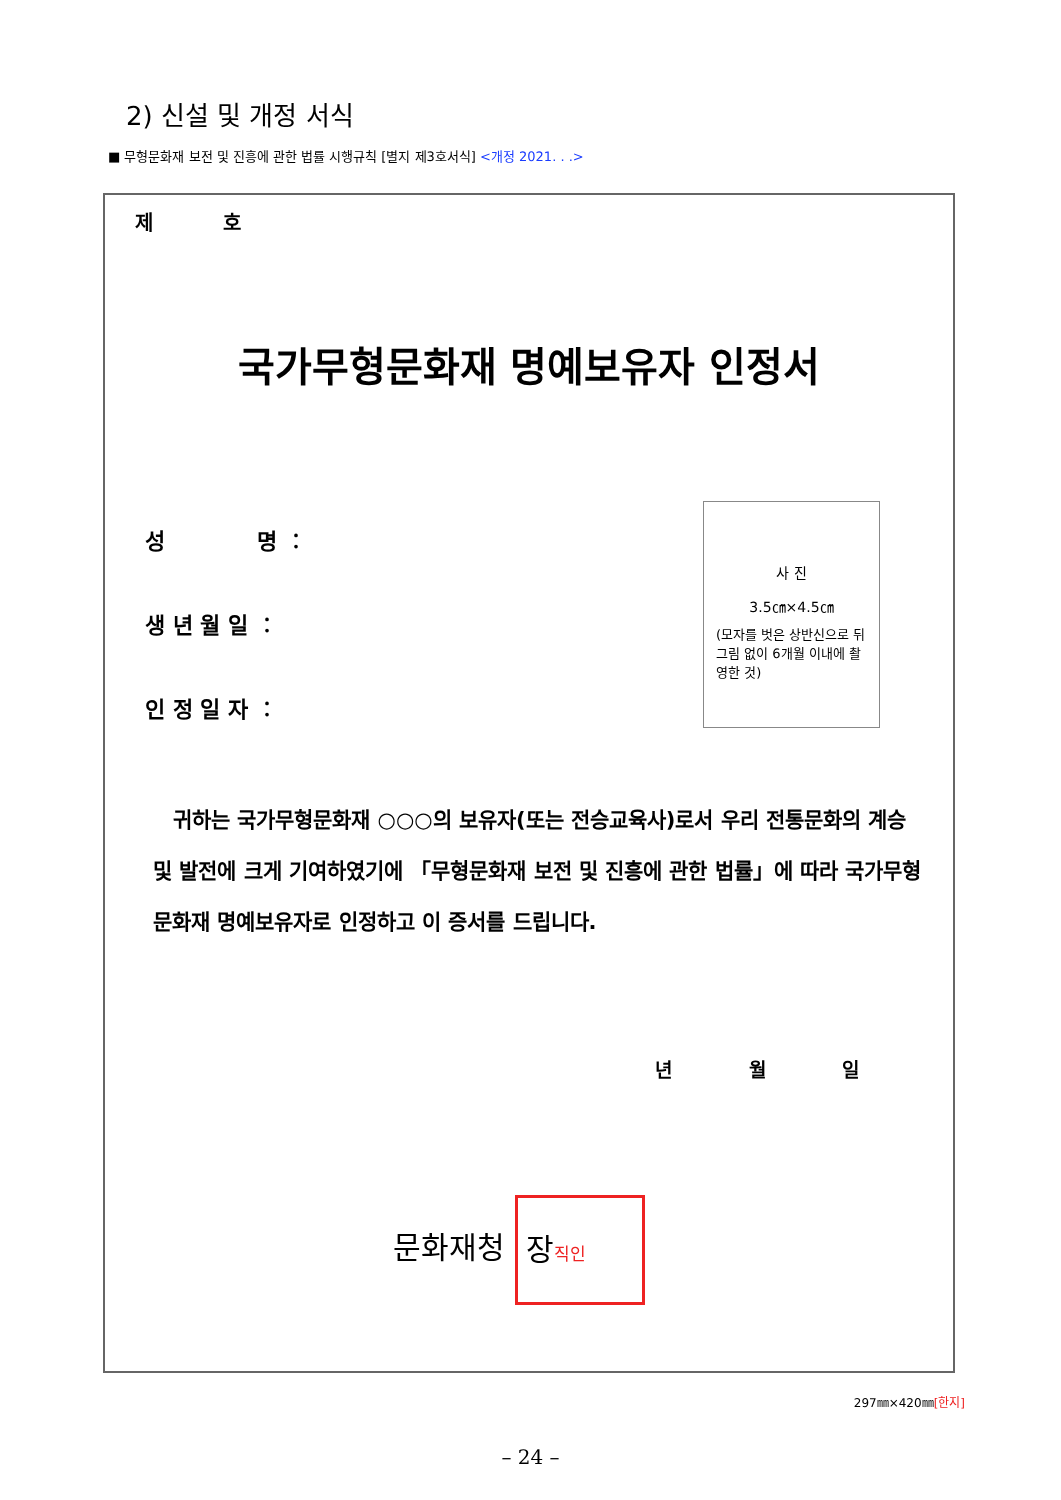2) 신설 및 개정 서식
■ 무형문화재 보전 및 진흥에 관한 법률 시행규칙 [별지 제3호서식] <개정 2021. . .>
제 호
국가무형문화재 명예보유자 인정서
성 명 ︰
생 년 월 일 ︰
인 정 일 자 ︰
사 진
3.5㎝×4.5㎝
(모자를 벗은 상반신으로 뒤 그림 없이 6개월 이내에 촬영한 것)
귀하는 국가무형문화재 ○○○의 보유자(또는 전승교육사)로서 우리 전통문화의 계승 및 발전에 크게 기여하였기에 「무형문화재 보전 및 진흥에 관한 법률」에 따라 국가무형문화재 명예보유자로 인정하고 이 증서를 드립니다.
년 월 일
문화재청 장직인
297㎜×420㎜[한지]
– 24 –